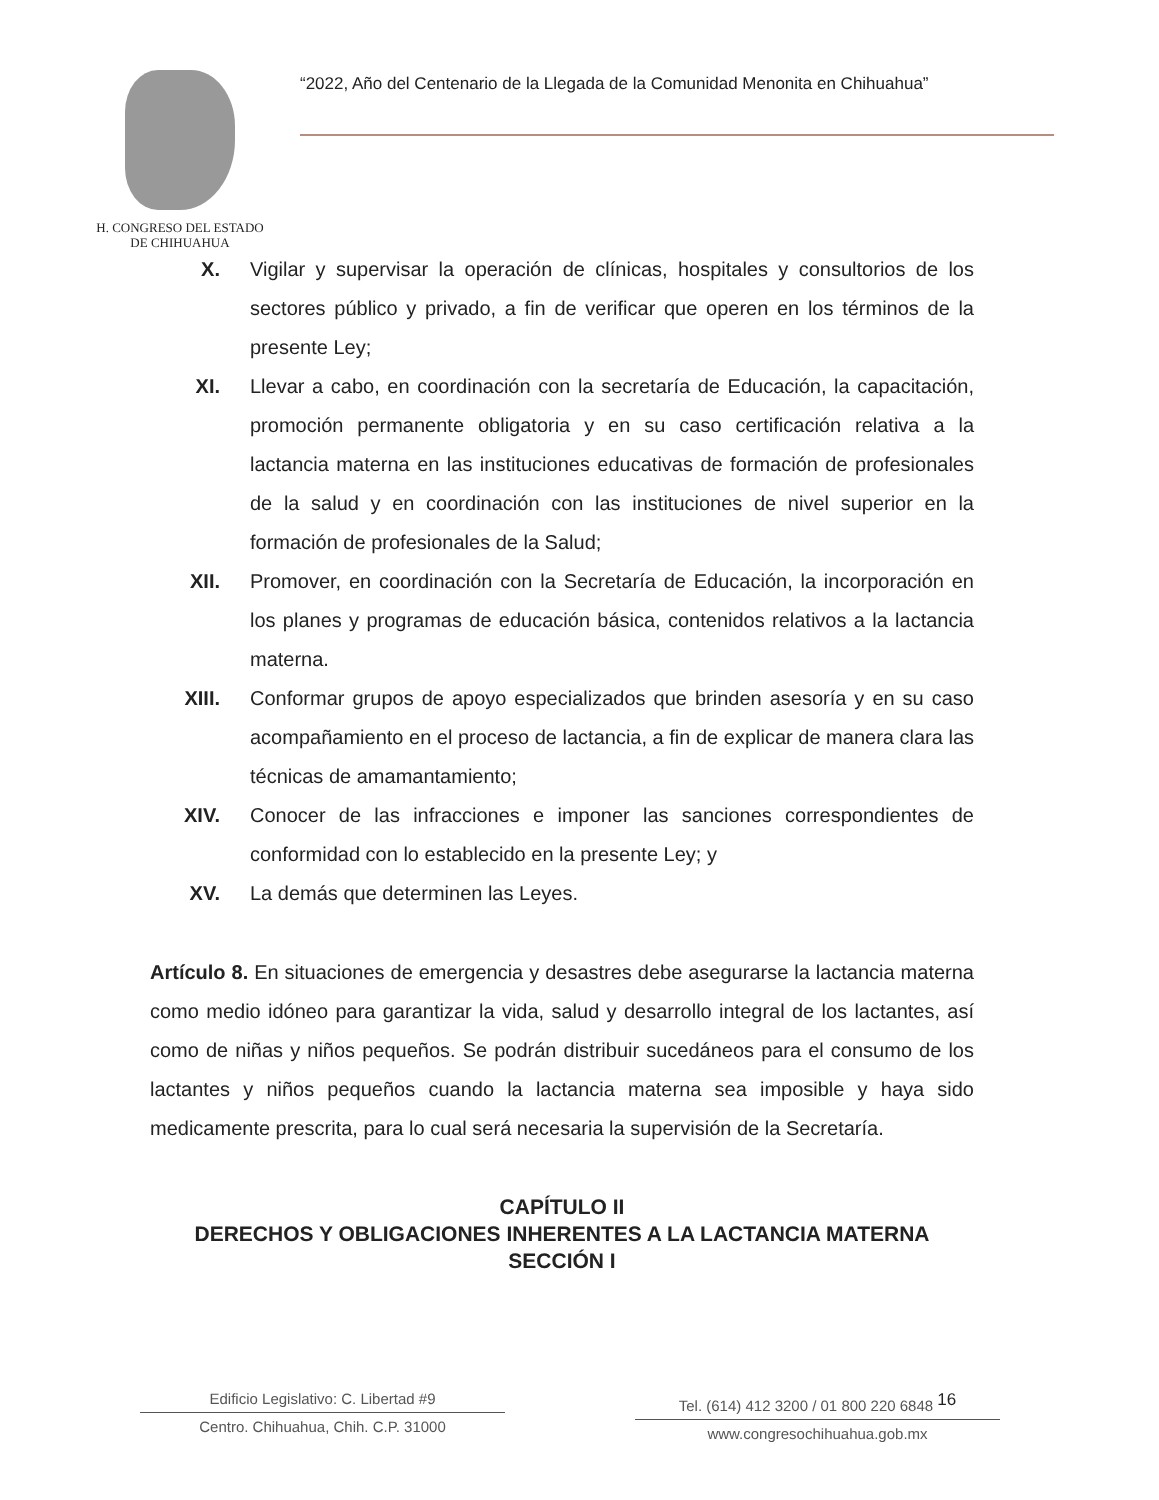H. CONGRESO DEL ESTADO
DE CHIHUAHUA
“2022, Año del Centenario de la Llegada de la Comunidad Menonita en Chihuahua”
X. Vigilar y supervisar la operación de clínicas, hospitales y consultorios de los sectores público y privado, a fin de verificar que operen en los términos de la presente Ley;
XI. Llevar a cabo, en coordinación con la secretaría de Educación, la capacitación, promoción permanente obligatoria y en su caso certificación relativa a la lactancia materna en las instituciones educativas de formación de profesionales de la salud y en coordinación con las instituciones de nivel superior en la formación de profesionales de la Salud;
XII. Promover, en coordinación con la Secretaría de Educación, la incorporación en los planes y programas de educación básica, contenidos relativos a la lactancia materna.
XIII. Conformar grupos de apoyo especializados que brinden asesoría y en su caso acompañamiento en el proceso de lactancia, a fin de explicar de manera clara las técnicas de amamantamiento;
XIV. Conocer de las infracciones e imponer las sanciones correspondientes de conformidad con lo establecido en la presente Ley; y
XV. La demás que determinen las Leyes.
Artículo 8. En situaciones de emergencia y desastres debe asegurarse la lactancia materna como medio idóneo para garantizar la vida, salud y desarrollo integral de los lactantes, así como de niñas y niños pequeños. Se podrán distribuir sucedáneos para el consumo de los lactantes y niños pequeños cuando la lactancia materna sea imposible y haya sido medicamente prescrita, para lo cual será necesaria la supervisión de la Secretaría.
CAPÍTULO II
DERECHOS Y OBLIGACIONES INHERENTES A LA LACTANCIA MATERNA
SECCIÓN I
Edificio Legislativo: C. Libertad #9
Centro. Chihuahua, Chih. C.P. 31000
Tel. (614) 412 3200 / 01 800 220 6848 <sup>16</sup>
www.congresochihuahua.gob.mx